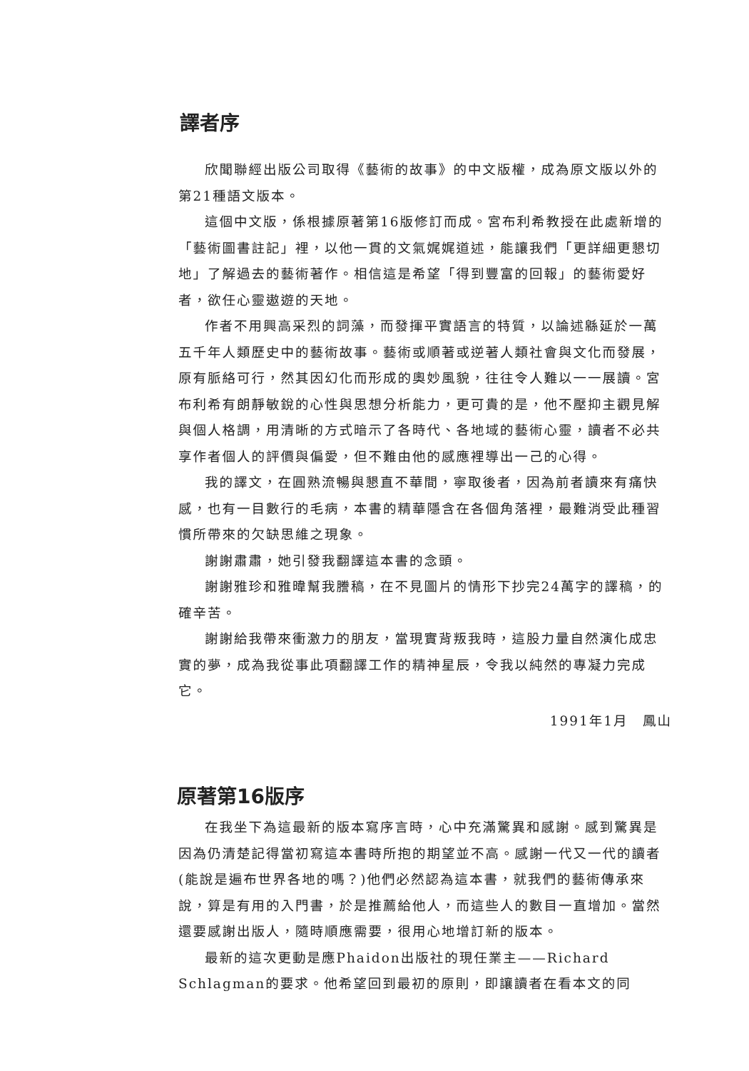譯者序
欣聞聯經出版公司取得《藝術的故事》的中文版權，成為原文版以外的第21種語文版本。
這個中文版，係根據原著第16版修訂而成。宮布利希教授在此處新增的「藝術圖書註記」裡，以他一貫的文氣娓娓道述，能讓我們「更詳細更懇切地」了解過去的藝術著作。相信這是希望「得到豐富的回報」的藝術愛好者，欲任心靈遨遊的天地。
作者不用興高采烈的詞藻，而發揮平實語言的特質，以論述緜延於一萬五千年人類歷史中的藝術故事。藝術或順著或逆著人類社會與文化而發展，原有脈絡可行，然其因幻化而形成的奧妙風貌，往往令人難以一一展讀。宮布利希有朗靜敏銳的心性與思想分析能力，更可貴的是，他不壓抑主觀見解與個人格調，用清晰的方式暗示了各時代、各地域的藝術心靈，讀者不必共享作者個人的評價與偏愛，但不難由他的感應裡導出一己的心得。
我的譯文，在圓熟流暢與懇直不華間，寧取後者，因為前者讀來有痛快感，也有一目數行的毛病，本書的精華隱含在各個角落裡，最難消受此種習慣所帶來的欠缺思維之現象。
謝謝肅肅，她引發我翻譯這本書的念頭。
謝謝雅珍和雅暐幫我謄稿，在不見圖片的情形下抄完24萬字的譯稿，的確辛苦。
謝謝給我帶來衝激力的朋友，當現實背叛我時，這股力量自然演化成忠實的夢，成為我從事此項翻譯工作的精神星辰，令我以純然的專凝力完成它。
1991年1月　鳳山
原著第16版序
在我坐下為這最新的版本寫序言時，心中充滿驚異和感謝。感到驚異是因為仍清楚記得當初寫這本書時所抱的期望並不高。感謝一代又一代的讀者(能說是遍布世界各地的嗎？)他們必然認為這本書，就我們的藝術傳承來說，算是有用的入門書，於是推薦給他人，而這些人的數目一直增加。當然還要感謝出版人，隨時順應需要，很用心地增訂新的版本。
最新的這次更動是應Phaidon出版社的現任業主——Richard Schlagman的要求。他希望回到最初的原則，即讓讀者在看本文的同